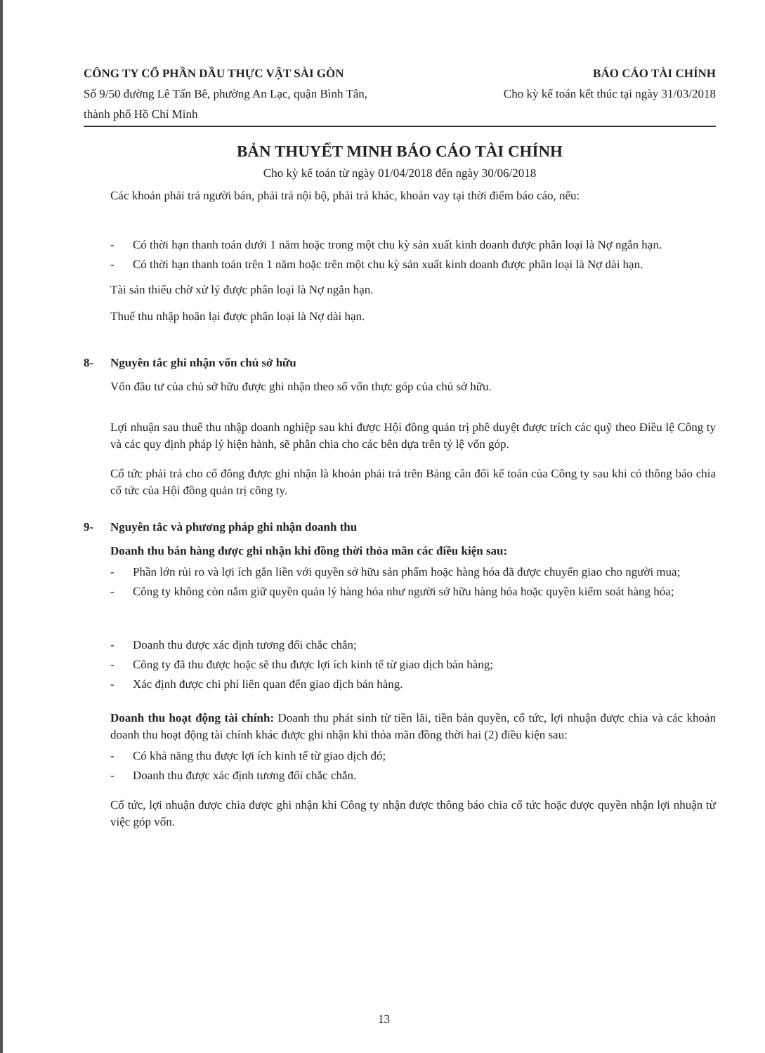CÔNG TY CỔ PHẦN DẦU THỰC VẬT SÀI GÒN
Số 9/50 đường Lê Tấn Bê, phường An Lạc, quận Bình Tân, thành phố Hồ Chí Minh
BÁO CÁO TÀI CHÍNH
Cho kỳ kế toán kết thúc tại ngày 31/03/2018
BẢN THUYẾT MINH BÁO CÁO TÀI CHÍNH
Cho kỳ kế toán từ ngày 01/04/2018 đến ngày 30/06/2018
Các khoản phải trả người bán, phải trả nội bộ, phải trả khác, khoản vay tại thời điểm báo cáo, nếu:
- Có thời hạn thanh toán dưới 1 năm hoặc trong một chu kỳ sản xuất kinh doanh được phân loại là Nợ ngắn hạn.
- Có thời hạn thanh toán trên 1 năm hoặc trên một chu kỳ sản xuất kinh doanh được phân loại là Nợ dài hạn.
Tài sản thiếu chờ xử lý được phân loại là Nợ ngắn hạn.
Thuế thu nhập hoãn lại được phân loại là Nợ dài hạn.
8- Nguyên tắc ghi nhận vốn chủ sở hữu
Vốn đầu tư của chủ sở hữu được ghi nhận theo số vốn thực góp của chủ sở hữu.
Lợi nhuận sau thuế thu nhập doanh nghiệp sau khi được Hội đồng quản trị phê duyệt được trích các quỹ theo Điều lệ Công ty và các quy định pháp lý hiện hành, sẽ phân chia cho các bên dựa trên tỷ lệ vốn góp.
Cổ tức phải trả cho cổ đông được ghi nhận là khoản phải trả trên Bảng cân đối kế toán của Công ty sau khi có thông báo chia cổ tức của Hội đồng quản trị công ty.
9- Nguyên tắc và phương pháp ghi nhận doanh thu
Doanh thu bán hàng được ghi nhận khi đồng thời thỏa mãn các điều kiện sau:
- Phần lớn rủi ro và lợi ích gắn liền với quyền sở hữu sản phẩm hoặc hàng hóa đã được chuyển giao cho người mua;
- Công ty không còn nắm giữ quyền quản lý hàng hóa như người sở hữu hàng hóa hoặc quyền kiểm soát hàng hóa;
- Doanh thu được xác định tương đối chắc chắn;
- Công ty đã thu được hoặc sẽ thu được lợi ích kinh tế từ giao dịch bán hàng;
- Xác định được chi phí liên quan đến giao dịch bán hàng.
Doanh thu hoạt động tài chính: Doanh thu phát sinh từ tiền lãi, tiền bản quyền, cổ tức, lợi nhuận được chia và các khoản doanh thu hoạt động tài chính khác được ghi nhận khi thỏa mãn đồng thời hai (2) điều kiện sau:
- Có khả năng thu được lợi ích kinh tế từ giao dịch đó;
- Doanh thu được xác định tương đối chắc chắn.
Cổ tức, lợi nhuận được chia được ghi nhận khi Công ty nhận được thông báo chia cổ tức hoặc được quyền nhận lợi nhuận từ việc góp vốn.
13